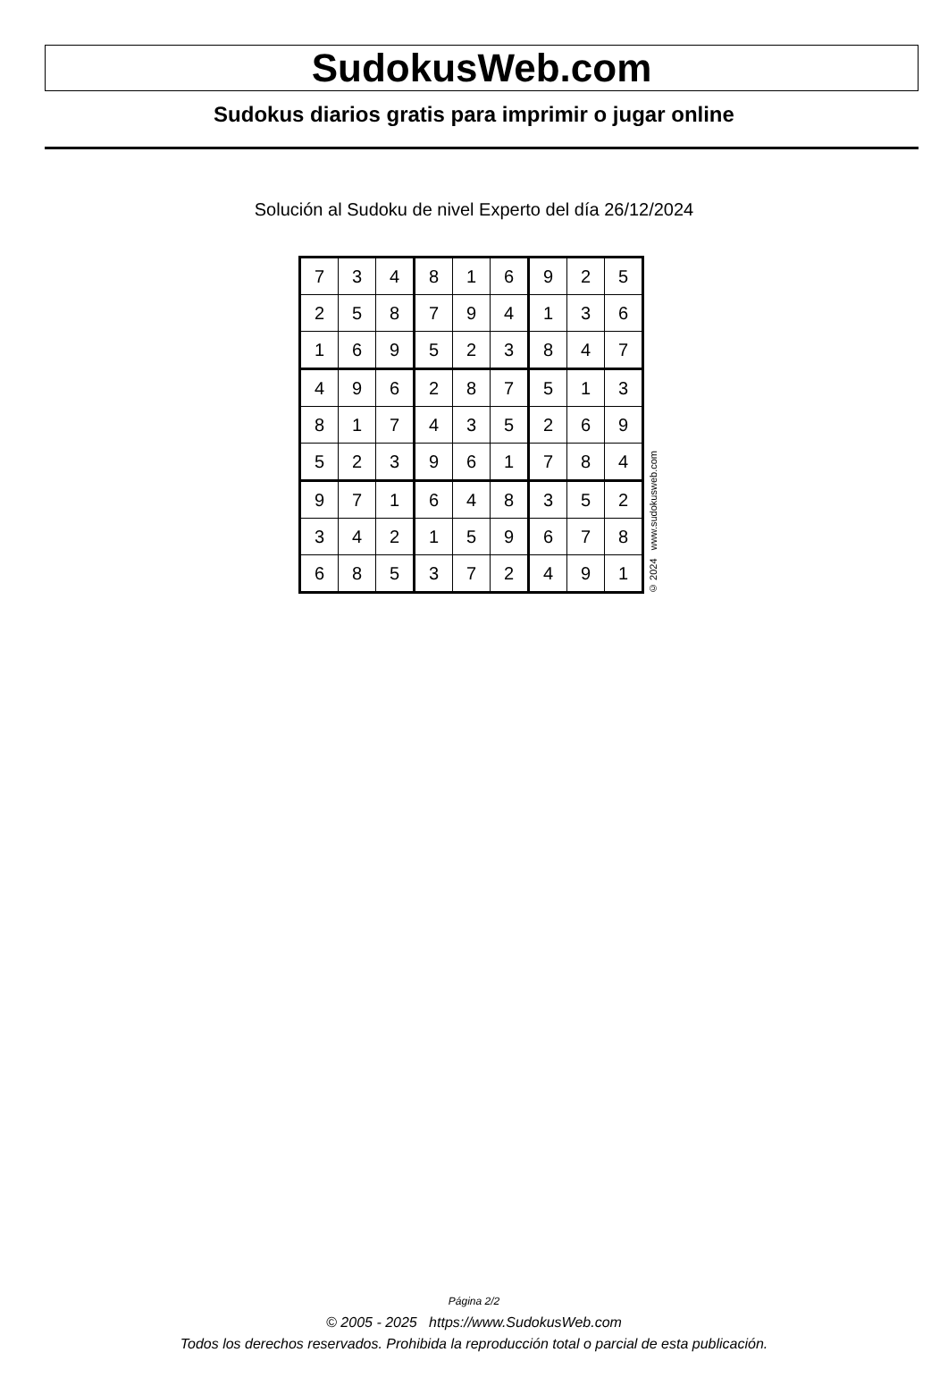SudokusWeb.com
Sudokus diarios gratis para imprimir o jugar online
Solución al Sudoku de nivel Experto del día 26/12/2024
| 7 | 3 | 4 | 8 | 1 | 6 | 9 | 2 | 5 |
| 2 | 5 | 8 | 7 | 9 | 4 | 1 | 3 | 6 |
| 1 | 6 | 9 | 5 | 2 | 3 | 8 | 4 | 7 |
| 4 | 9 | 6 | 2 | 8 | 7 | 5 | 1 | 3 |
| 8 | 1 | 7 | 4 | 3 | 5 | 2 | 6 | 9 |
| 5 | 2 | 3 | 9 | 6 | 1 | 7 | 8 | 4 |
| 9 | 7 | 1 | 6 | 4 | 8 | 3 | 5 | 2 |
| 3 | 4 | 2 | 1 | 5 | 9 | 6 | 7 | 8 |
| 6 | 8 | 5 | 3 | 7 | 2 | 4 | 9 | 1 |
© 2024 www.sudokusweb.com
Página 2/2
© 2005 - 2025 https://www.SudokusWeb.com
Todos los derechos reservados. Prohibida la reproducción total o parcial de esta publicación.